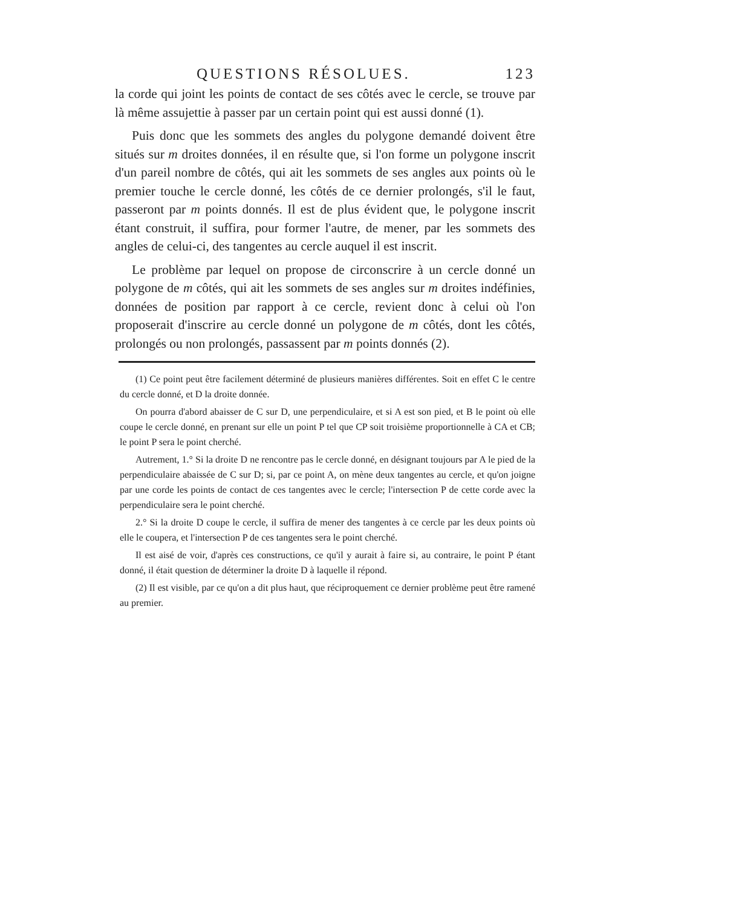QUESTIONS RÉSOLUES. 123
la corde qui joint les points de contact de ses côtés avec le cercle, se trouve par là même assujettie à passer par un certain point qui est aussi donné (1).
Puis donc que les sommets des angles du polygone demandé doivent être situés sur m droites données, il en résulte que, si l'on forme un polygone inscrit d'un pareil nombre de côtés, qui ait les sommets de ses angles aux points où le premier touche le cercle donné, les côtés de ce dernier prolongés, s'il le faut, passeront par m points donnés. Il est de plus évident que, le polygone inscrit étant construit, il suffira, pour former l'autre, de mener, par les sommets des angles de celui-ci, des tangentes au cercle auquel il est inscrit.
Le problème par lequel on propose de circonscrire à un cercle donné un polygone de m côtés, qui ait les sommets de ses angles sur m droites indéfinies, données de position par rapport à ce cercle, revient donc à celui où l'on proposerait d'inscrire au cercle donné un polygone de m côtés, dont les côtés, prolongés ou non prolongés, passassent par m points donnés (2).
(1) Ce point peut être facilement déterminé de plusieurs manières différentes. Soit en effet C le centre du cercle donné, et D la droite donnée.
On pourra d'abord abaisser de C sur D, une perpendiculaire, et si A est son pied, et B le point où elle coupe le cercle donné, en prenant sur elle un point P tel que CP soit troisième proportionnelle à CA et CB; le point P sera le point cherché.
Autrement, 1.° Si la droite D ne rencontre pas le cercle donné, en désignant toujours par A le pied de la perpendiculaire abaissée de C sur D; si, par ce point A, on mène deux tangentes au cercle, et qu'on joigne par une corde les points de contact de ces tangentes avec le cercle; l'intersection P de cette corde avec la perpendiculaire sera le point cherché.
2.° Si la droite D coupe le cercle, il suffira de mener des tangentes à ce cercle par les deux points où elle le coupera, et l'intersection P de ces tangentes sera le point cherché.
Il est aisé de voir, d'après ces constructions, ce qu'il y aurait à faire si, au contraire, le point P étant donné, il était question de déterminer la droite D à laquelle il répond.
(2) Il est visible, par ce qu'on a dit plus haut, que réciproquement ce dernier problème peut être ramené au premier.